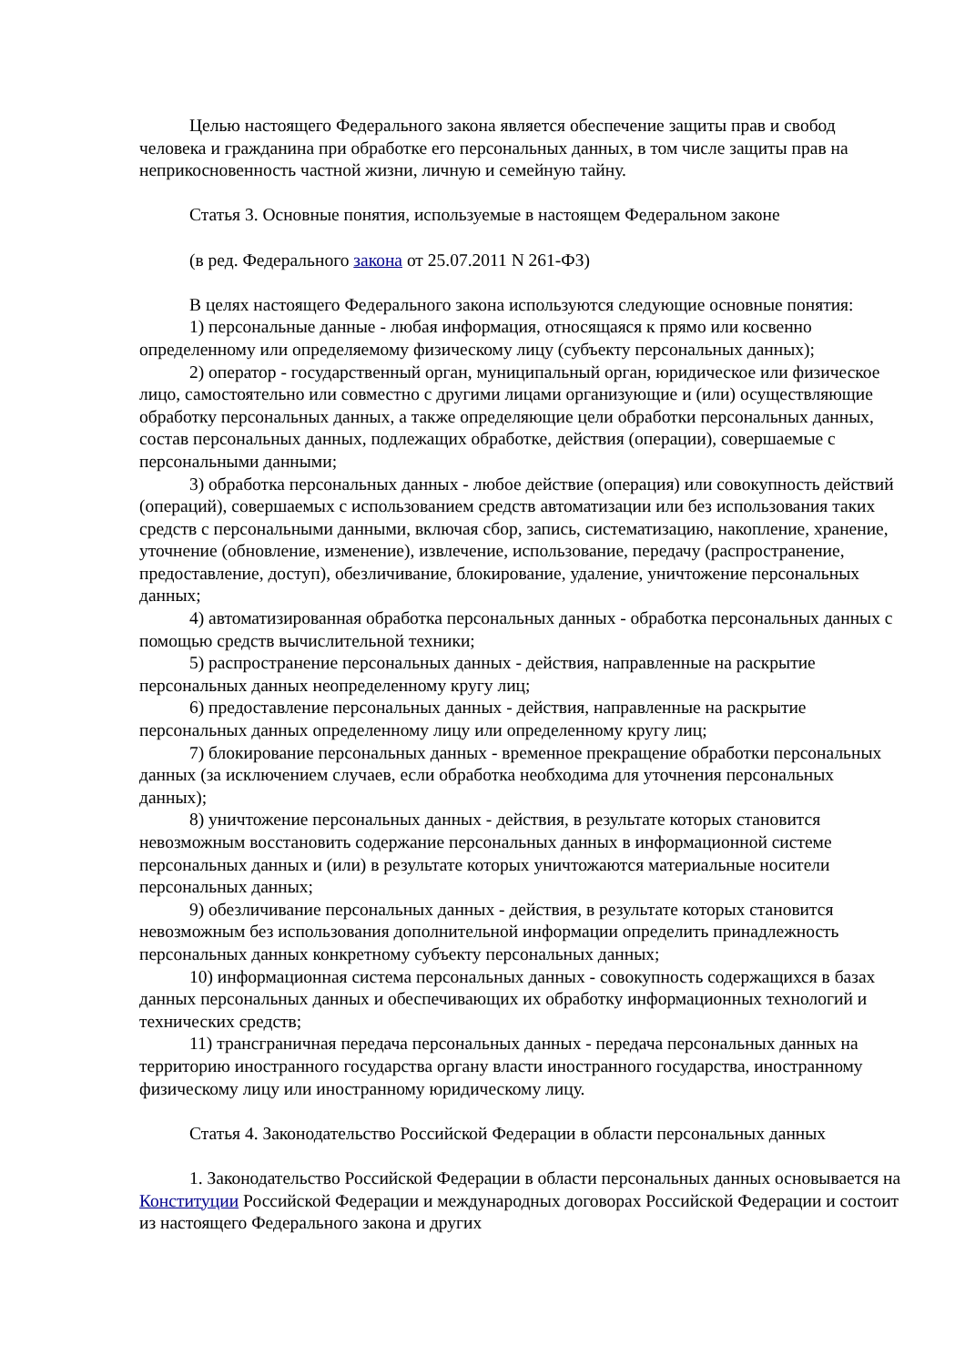Целью настоящего Федерального закона является обеспечение защиты прав и свобод человека и гражданина при обработке его персональных данных, в том числе защиты прав на неприкосновенность частной жизни, личную и семейную тайну.
Статья 3. Основные понятия, используемые в настоящем Федеральном законе
(в ред. Федерального закона от 25.07.2011 N 261-ФЗ)
В целях настоящего Федерального закона используются следующие основные понятия:
1) персональные данные - любая информация, относящаяся к прямо или косвенно определенному или определяемому физическому лицу (субъекту персональных данных);
2) оператор - государственный орган, муниципальный орган, юридическое или физическое лицо, самостоятельно или совместно с другими лицами организующие и (или) осуществляющие обработку персональных данных, а также определяющие цели обработки персональных данных, состав персональных данных, подлежащих обработке, действия (операции), совершаемые с персональными данными;
3) обработка персональных данных - любое действие (операция) или совокупность действий (операций), совершаемых с использованием средств автоматизации или без использования таких средств с персональными данными, включая сбор, запись, систематизацию, накопление, хранение, уточнение (обновление, изменение), извлечение, использование, передачу (распространение, предоставление, доступ), обезличивание, блокирование, удаление, уничтожение персональных данных;
4) автоматизированная обработка персональных данных - обработка персональных данных с помощью средств вычислительной техники;
5) распространение персональных данных - действия, направленные на раскрытие персональных данных неопределенному кругу лиц;
6) предоставление персональных данных - действия, направленные на раскрытие персональных данных определенному лицу или определенному кругу лиц;
7) блокирование персональных данных - временное прекращение обработки персональных данных (за исключением случаев, если обработка необходима для уточнения персональных данных);
8) уничтожение персональных данных - действия, в результате которых становится невозможным восстановить содержание персональных данных в информационной системе персональных данных и (или) в результате которых уничтожаются материальные носители персональных данных;
9) обезличивание персональных данных - действия, в результате которых становится невозможным без использования дополнительной информации определить принадлежность персональных данных конкретному субъекту персональных данных;
10) информационная система персональных данных - совокупность содержащихся в базах данных персональных данных и обеспечивающих их обработку информационных технологий и технических средств;
11) трансграничная передача персональных данных - передача персональных данных на территорию иностранного государства органу власти иностранного государства, иностранному физическому лицу или иностранному юридическому лицу.
Статья 4. Законодательство Российской Федерации в области персональных данных
1. Законодательство Российской Федерации в области персональных данных основывается на Конституции Российской Федерации и международных договорах Российской Федерации и состоит из настоящего Федерального закона и других